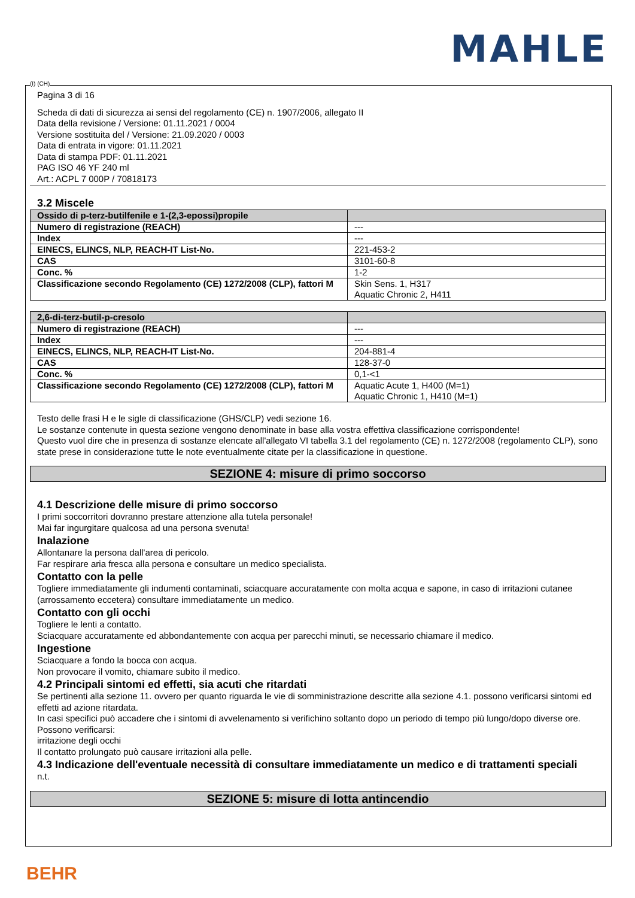MAHLE
(I) (CH)
Pagina 3 di 16
Scheda di dati di sicurezza ai sensi del regolamento (CE) n. 1907/2006, allegato II
Data della revisione / Versione: 01.11.2021 / 0004
Versione sostituita del / Versione: 21.09.2020 / 0003
Data di entrata in vigore: 01.11.2021
Data di stampa PDF: 01.11.2021
PAG ISO 46 YF 240 ml
Art.: ACPL 7 000P / 70818173
3.2 Miscele
| Ossido di p-terz-butilfenile e 1-(2,3-epossi)propile | |
| Numero di registrazione (REACH) | --- |
| Index | --- |
| EINECS, ELINCS, NLP, REACH-IT List-No. | 221-453-2 |
| CAS | 3101-60-8 |
| Conc. % | 1-2 |
| Classificazione secondo Regolamento (CE) 1272/2008 (CLP), fattori M | Skin Sens. 1, H317 Aquatic Chronic 2, H411 |
| 2,6-di-terz-butil-p-cresolo | |
| Numero di registrazione (REACH) | --- |
| Index | --- |
| EINECS, ELINCS, NLP, REACH-IT List-No. | 204-881-4 |
| CAS | 128-37-0 |
| Conc. % | 0,1-<1 |
| Classificazione secondo Regolamento (CE) 1272/2008 (CLP), fattori M | Aquatic Acute 1, H400 (M=1) Aquatic Chronic 1, H410 (M=1) |
Testo delle frasi H e le sigle di classificazione (GHS/CLP) vedi sezione 16.
Le sostanze contenute in questa sezione vengono denominate in base alla vostra effettiva classificazione corrispondente!
Questo vuol dire che in presenza di sostanze elencate all'allegato VI tabella 3.1 del regolamento (CE) n. 1272/2008 (regolamento CLP), sono state prese in considerazione tutte le note eventualmente citate per la classificazione in questione.
SEZIONE 4: misure di primo soccorso
4.1 Descrizione delle misure di primo soccorso
I primi soccorritori dovranno prestare attenzione alla tutela personale!
Mai far ingurgitare qualcosa ad una persona svenuta!
Inalazione
Allontanare la persona dall'area di pericolo.
Far respirare aria fresca alla persona e consultare un medico specialista.
Contatto con la pelle
Togliere immediatamente gli indumenti contaminati, sciacquare accuratamente con molta acqua e sapone, in caso di irritazioni cutanee (arrossamento eccetera) consultare immediatamente un medico.
Contatto con gli occhi
Togliere le lenti a contatto.
Sciacquare accuratamente ed abbondantemente con acqua per parecchi minuti, se necessario chiamare il medico.
Ingestione
Sciacquare a fondo la bocca con acqua.
Non provocare il vomito, chiamare subito il medico.
4.2 Principali sintomi ed effetti, sia acuti che ritardati
Se pertinenti alla sezione 11. ovvero per quanto riguarda le vie di somministrazione descritte alla sezione 4.1. possono verificarsi sintomi ed effetti ad azione ritardata.
In casi specifici può accadere che i sintomi di avvelenamento si verifichino soltanto dopo un periodo di tempo più lungo/dopo diverse ore.
Possono verificarsi:
irritazione degli occhi
Il contatto prolungato può causare irritazioni alla pelle.
4.3 Indicazione dell'eventuale necessità di consultare immediatamente un medico e di trattamenti speciali
n.t.
SEZIONE 5: misure di lotta antincendio
BEHR